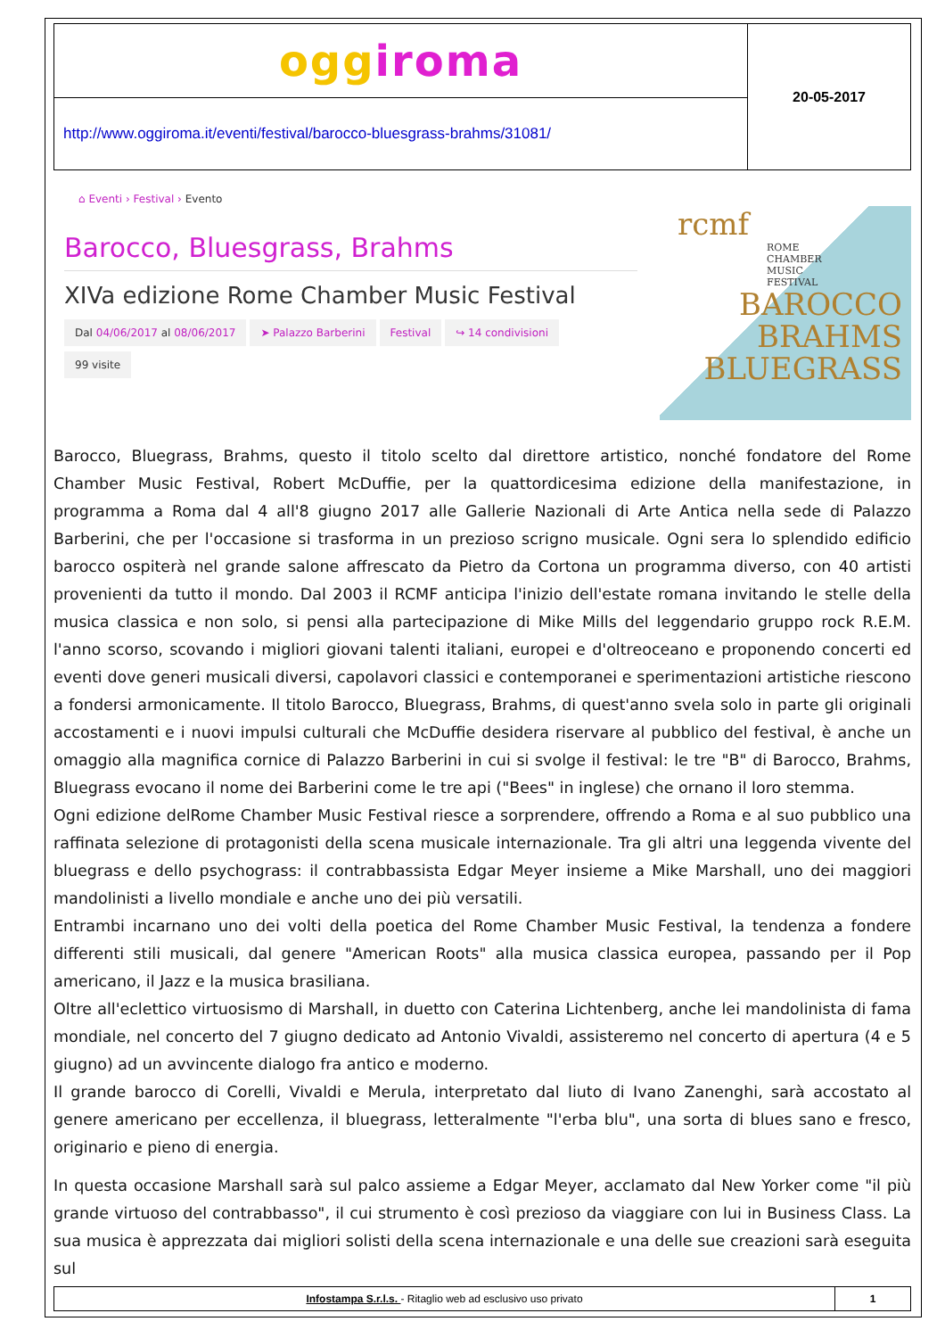| ogg iroma | 20-05-2017 |
| http://www.oggiroma.it/eventi/festival/barocco-bluesgrass-brahms/31081/ | |
⌂ Eventi › Festival › Evento
Barocco, Bluesgrass, Brahms
XIVa edizione Rome Chamber Music Festival
Dal 04/06/2017 al 08/06/2017 ➤ Palazzo Barberini Festival ↪ 14 condivisioni
99 visite
rcmf
ROME
CHAMBER
MUSIC
FESTIVAL
BAROCCO
BRAHMS
BLUEGRASS
Barocco, Bluegrass, Brahms, questo il titolo scelto dal direttore artistico, nonché fondatore del Rome Chamber Music Festival, Robert McDuffie, per la quattordicesima edizione della manifestazione, in programma a Roma dal 4 all'8 giugno 2017 alle Gallerie Nazionali di Arte Antica nella sede di Palazzo Barberini, che per l'occasione si trasforma in un prezioso scrigno musicale. Ogni sera lo splendido edificio barocco ospiterà nel grande salone affrescato da Pietro da Cortona un programma diverso, con 40 artisti provenienti da tutto il mondo. Dal 2003 il RCMF anticipa l'inizio dell'estate romana invitando le stelle della musica classica e non solo, si pensi alla partecipazione di Mike Mills del leggendario gruppo rock R.E.M. l'anno scorso, scovando i migliori giovani talenti italiani, europei e d'oltreoceano e proponendo concerti ed eventi dove generi musicali diversi, capolavori classici e contemporanei e sperimentazioni artistiche riescono a fondersi armonicamente. Il titolo Barocco, Bluegrass, Brahms, di quest'anno svela solo in parte gli originali accostamenti e i nuovi impulsi culturali che McDuffie desidera riservare al pubblico del festival, è anche un omaggio alla magnifica cornice di Palazzo Barberini in cui si svolge il festival: le tre "B" di Barocco, Brahms, Bluegrass evocano il nome dei Barberini come le tre api ("Bees" in inglese) che ornano il loro stemma.
Ogni edizione delRome Chamber Music Festival riesce a sorprendere, offrendo a Roma e al suo pubblico una raffinata selezione di protagonisti della scena musicale internazionale. Tra gli altri una leggenda vivente del bluegrass e dello psychograss: il contrabbassista Edgar Meyer insieme a Mike Marshall, uno dei maggiori mandolinisti a livello mondiale e anche uno dei più versatili.
Entrambi incarnano uno dei volti della poetica del Rome Chamber Music Festival, la tendenza a fondere differenti stili musicali, dal genere "American Roots" alla musica classica europea, passando per il Pop americano, il Jazz e la musica brasiliana.
Oltre all'eclettico virtuosismo di Marshall, in duetto con Caterina Lichtenberg, anche lei mandolinista di fama mondiale, nel concerto del 7 giugno dedicato ad Antonio Vivaldi, assisteremo nel concerto di apertura (4 e 5 giugno) ad un avvincente dialogo fra antico e moderno.
Il grande barocco di Corelli, Vivaldi e Merula, interpretato dal liuto di Ivano Zanenghi, sarà accostato al genere americano per eccellenza, il bluegrass, letteralmente "l'erba blu", una sorta di blues sano e fresco, originario e pieno di energia.
In questa occasione Marshall sarà sul palco assieme a Edgar Meyer, acclamato dal New Yorker come "il più grande virtuoso del contrabbasso", il cui strumento è così prezioso da viaggiare con lui in Business Class. La sua musica è apprezzata dai migliori solisti della scena internazionale e una delle sue creazioni sarà eseguita sul
| Infostampa S.r.l.s. - Ritaglio web ad esclusivo uso privato | 1 |